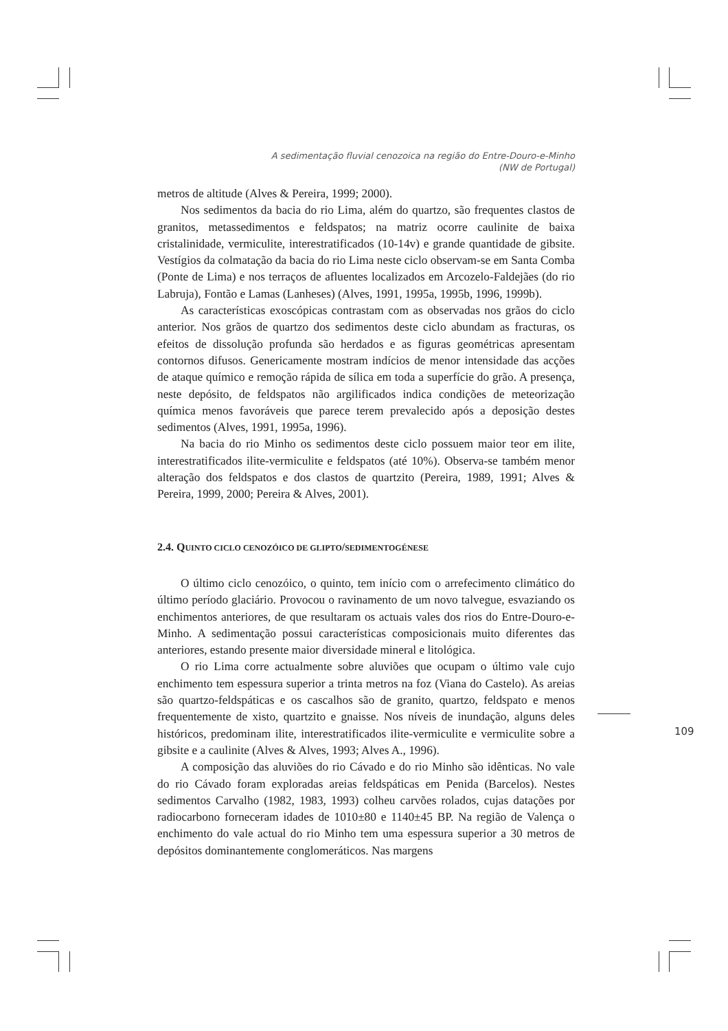A sedimentação fluvial cenozoica na região do Entre-Douro-e-Minho
(NW de Portugal)
metros de altitude (Alves & Pereira, 1999; 2000).
Nos sedimentos da bacia do rio Lima, além do quartzo, são frequentes clastos de granitos, metassedimentos e feldspatos; na matriz ocorre caulinite de baixa cristalinidade, vermiculite, interestratificados (10-14v) e grande quantidade de gibsite. Vestígios da colmatação da bacia do rio Lima neste ciclo observam-se em Santa Comba (Ponte de Lima) e nos terraços de afluentes localizados em Arcozelo-Faldejães (do rio Labruja), Fontão e Lamas (Lanheses) (Alves, 1991, 1995a, 1995b, 1996, 1999b).
As características exoscópicas contrastam com as observadas nos grãos do ciclo anterior. Nos grãos de quartzo dos sedimentos deste ciclo abundam as fracturas, os efeitos de dissolução profunda são herdados e as figuras geométricas apresentam contornos difusos. Genericamente mostram indícios de menor intensidade das acções de ataque químico e remoção rápida de sílica em toda a superfície do grão. A presença, neste depósito, de feldspatos não argilificados indica condições de meteorização química menos favoráveis que parece terem prevalecido após a deposição destes sedimentos (Alves, 1991, 1995a, 1996).
Na bacia do rio Minho os sedimentos deste ciclo possuem maior teor em ilite, interestratificados ilite-vermiculite e feldspatos (até 10%). Observa-se também menor alteração dos feldspatos e dos clastos de quartzito (Pereira, 1989, 1991; Alves & Pereira, 1999, 2000; Pereira & Alves, 2001).
2.4. QUINTO CICLO CENOZÓICO DE GLIPTO/SEDIMENTOGÉNESE
O último ciclo cenozóico, o quinto, tem início com o arrefecimento climático do último período glaciário. Provocou o ravinamento de um novo talvegue, esvaziando os enchimentos anteriores, de que resultaram os actuais vales dos rios do Entre-Douro-e-Minho. A sedimentação possui características composicionais muito diferentes das anteriores, estando presente maior diversidade mineral e litológica.
O rio Lima corre actualmente sobre aluviões que ocupam o último vale cujo enchimento tem espessura superior a trinta metros na foz (Viana do Castelo). As areias são quartzo-feldspáticas e os cascalhos são de granito, quartzo, feldspato e menos frequentemente de xisto, quartzito e gnaisse. Nos níveis de inundação, alguns deles históricos, predominam ilite, interestratificados ilite-vermiculite e vermiculite sobre a gibsite e a caulinite (Alves & Alves, 1993; Alves A., 1996).
A composição das aluviões do rio Cávado e do rio Minho são idênticas. No vale do rio Cávado foram exploradas areias feldspáticas em Penida (Barcelos). Nestes sedimentos Carvalho (1982, 1983, 1993) colheu carvões rolados, cujas datações por radiocarbono forneceram idades de 1010±80 e 1140±45 BP. Na região de Valença o enchimento do vale actual do rio Minho tem uma espessura superior a 30 metros de depósitos dominantemente conglomeráticos. Nas margens
109